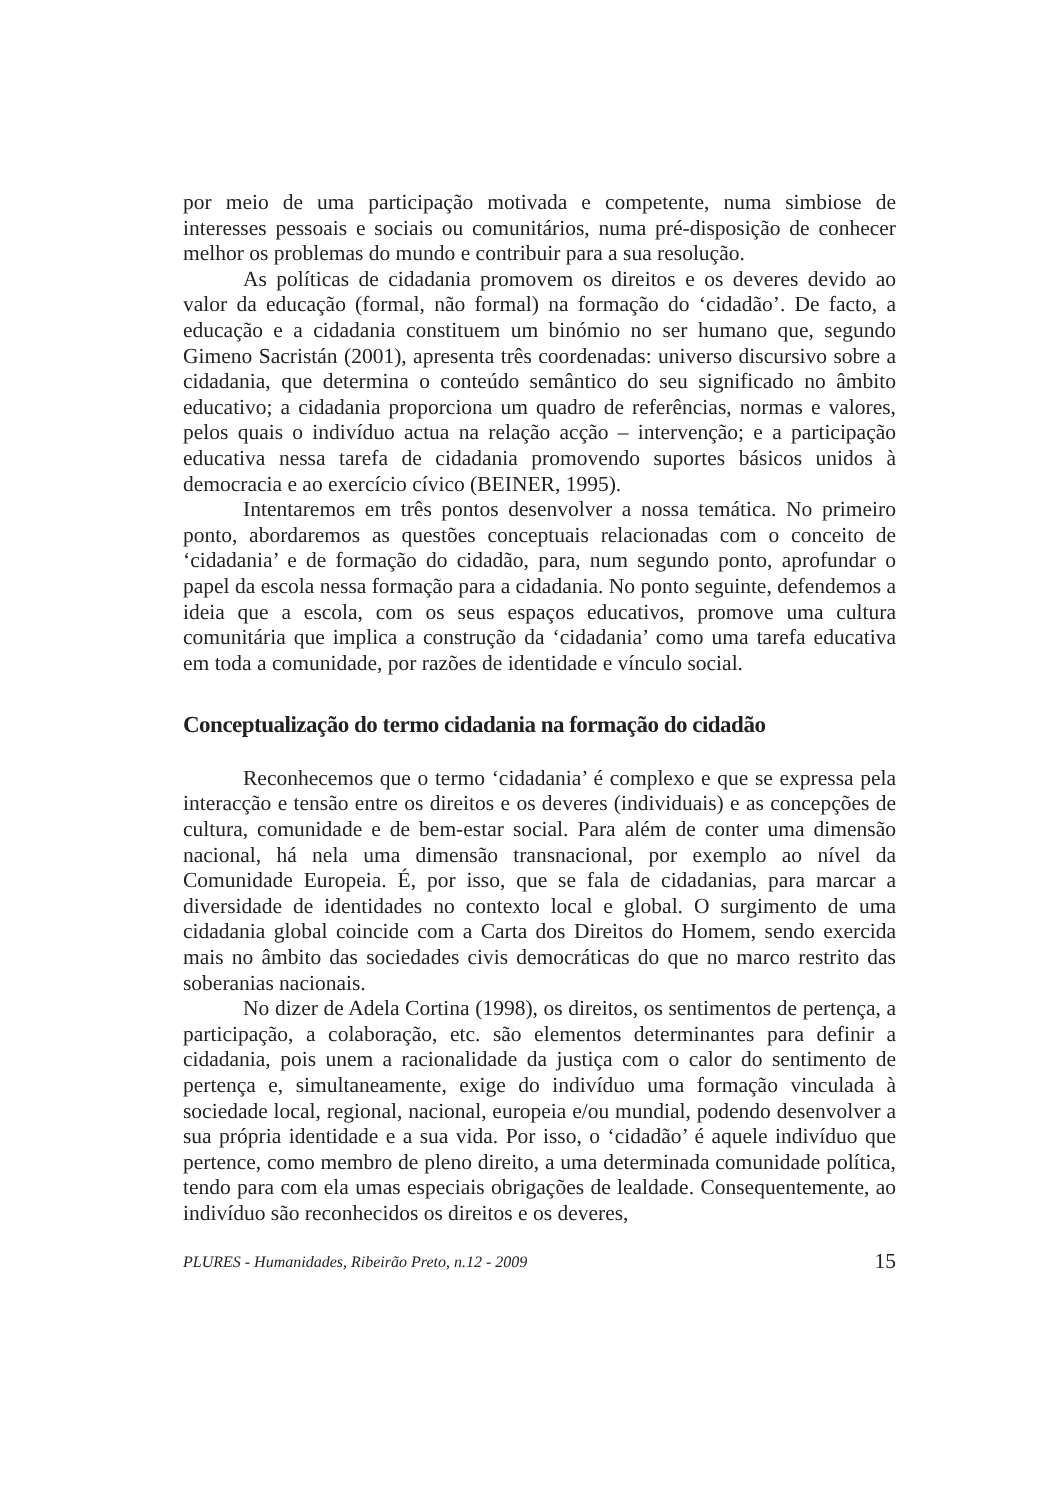por meio de uma participação motivada e competente, numa simbiose de interesses pessoais e sociais ou comunitários, numa pré-disposição de conhecer melhor os problemas do mundo e contribuir para a sua resolução.
As políticas de cidadania promovem os direitos e os deveres devido ao valor da educação (formal, não formal) na formação do ‘cidadão’. De facto, a educação e a cidadania constituem um binómio no ser humano que, segundo Gimeno Sacristán (2001), apresenta três coordenadas: universo discursivo sobre a cidadania, que determina o conteúdo semântico do seu significado no âmbito educativo; a cidadania proporciona um quadro de referências, normas e valores, pelos quais o indivíduo actua na relação acção – intervenção; e a participação educativa nessa tarefa de cidadania promovendo suportes básicos unidos à democracia e ao exercício cívico (BEINER, 1995).
Intentaremos em três pontos desenvolver a nossa temática. No primeiro ponto, abordaremos as questões conceptuais relacionadas com o conceito de ‘cidadania’ e de formação do cidadão, para, num segundo ponto, aprofundar o papel da escola nessa formação para a cidadania. No ponto seguinte, defendemos a ideia que a escola, com os seus espaços educativos, promove uma cultura comunitária que implica a construção da ‘cidadania’ como uma tarefa educativa em toda a comunidade, por razões de identidade e vínculo social.
Conceptualização do termo cidadania na formação do cidadão
Reconhecemos que o termo ‘cidadania’ é complexo e que se expressa pela interacção e tensão entre os direitos e os deveres (individuais) e as concepções de cultura, comunidade e de bem-estar social. Para além de conter uma dimensão nacional, há nela uma dimensão transnacional, por exemplo ao nível da Comunidade Europeia. É, por isso, que se fala de cidadanias, para marcar a diversidade de identidades no contexto local e global. O surgimento de uma cidadania global coincide com a Carta dos Direitos do Homem, sendo exercida mais no âmbito das sociedades civis democráticas do que no marco restrito das soberanias nacionais.
No dizer de Adela Cortina (1998), os direitos, os sentimentos de pertença, a participação, a colaboração, etc. são elementos determinantes para definir a cidadania, pois unem a racionalidade da justiça com o calor do sentimento de pertença e, simultaneamente, exige do indivíduo uma formação vinculada à sociedade local, regional, nacional, europeia e/ou mundial, podendo desenvolver a sua própria identidade e a sua vida. Por isso, o ‘cidadão’ é aquele indivíduo que pertence, como membro de pleno direito, a uma determinada comunidade política, tendo para com ela umas especiais obrigações de lealdade. Consequentemente, ao indivíduo são reconhecidos os direitos e os deveres,
PLURES - Humanidades, Ribeirão Preto, n.12 - 2009 15